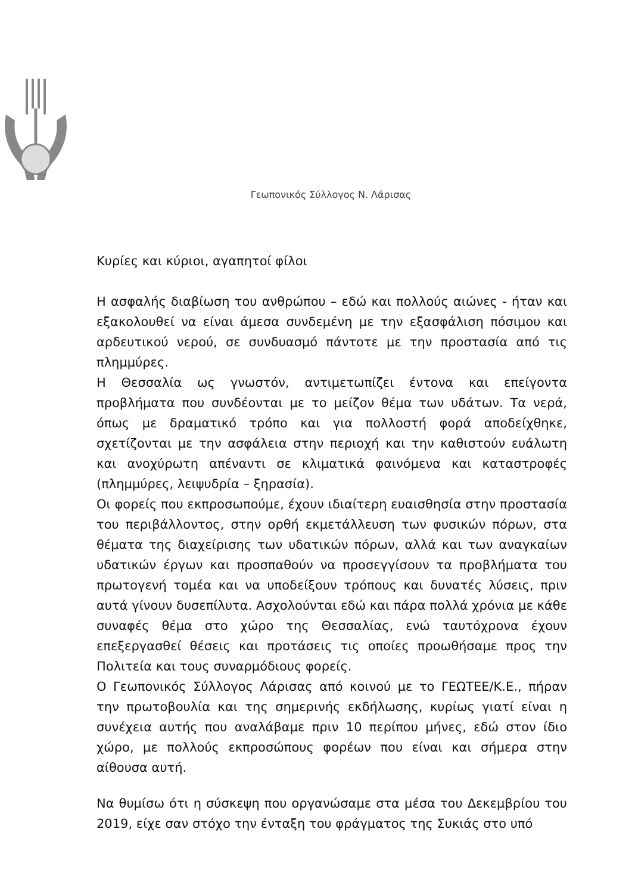Γεωπονικός Σύλλογος Ν. Λάρισας
Κυρίες και κύριοι, αγαπητοί φίλοι
Η ασφαλής διαβίωση του ανθρώπου – εδώ και πολλούς αιώνες - ήταν και εξακολουθεί να είναι άμεσα συνδεμένη με την εξασφάλιση πόσιμου και αρδευτικού νερού, σε συνδυασμό πάντοτε με την προστασία από τις πλημμύρες.
Η Θεσσαλία ως γνωστόν, αντιμετωπίζει έντονα και επείγοντα προβλήματα που συνδέονται με το μείζον θέμα των υδάτων. Τα νερά, όπως με δραματικό τρόπο και για πολλοστή φορά αποδείχθηκε, σχετίζονται με την ασφάλεια στην περιοχή και την καθιστούν ευάλωτη και ανοχύρωτη απέναντι σε κλιματικά φαινόμενα και καταστροφές (πλημμύρες, λειψυδρία – ξηρασία).
Οι φορείς που εκπροσωπούμε, έχουν ιδιαίτερη ευαισθησία στην προστασία του περιβάλλοντος, στην ορθή εκμετάλλευση των φυσικών πόρων, στα θέματα της διαχείρισης των υδατικών πόρων, αλλά και των αναγκαίων υδατικών έργων και προσπαθούν να προσεγγίσουν τα προβλήματα του πρωτογενή τομέα και να υποδείξουν τρόπους και δυνατές λύσεις, πριν αυτά γίνουν δυσεπίλυτα. Ασχολούνται εδώ και πάρα πολλά χρόνια με κάθε συναφές θέμα στο χώρο της Θεσσαλίας, ενώ ταυτόχρονα έχουν επεξεργασθεί θέσεις και προτάσεις τις οποίες προωθήσαμε προς την Πολιτεία και τους συναρμόδιους φορείς.
Ο Γεωπονικός Σύλλογος Λάρισας από κοινού με το ΓΕΩΤΕΕ/Κ.Ε., πήραν την πρωτοβουλία και της σημερινής εκδήλωσης, κυρίως γιατί είναι η συνέχεια αυτής που αναλάβαμε πριν 10 περίπου μήνες, εδώ στον ίδιο χώρο, με πολλούς εκπροσώπους φορέων που είναι και σήμερα στην αίθουσα αυτή.
Να θυμίσω ότι η σύσκεψη που οργανώσαμε στα μέσα του Δεκεμβρίου του 2019, είχε σαν στόχο την ένταξη του φράγματος της Συκιάς στο υπό